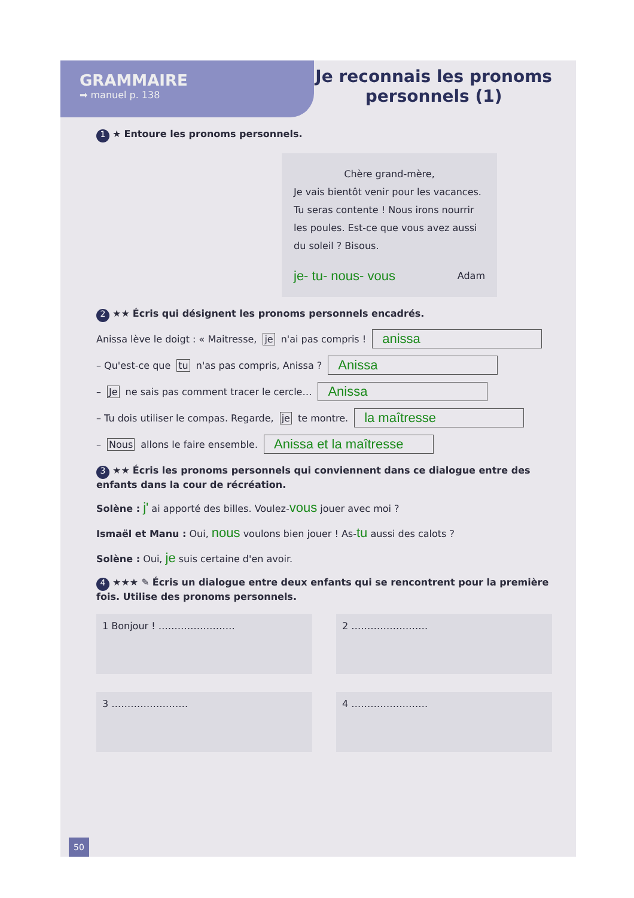GRAMMAIRE
➡ manuel p. 138
Je reconnais les pronoms
personnels (1)
1 ★ Entoure les pronoms personnels.
Chère grand-mère,
Je vais bientôt venir pour les vacances. Tu seras contente ! Nous irons nourrir les poules. Est-ce que vous avez aussi du soleil ? Bisous.
je- tu- nous- vous Adam
2 ★★ Écris qui désignent les pronoms personnels encadrés.
Anissa lève le doigt : « Maitresse, je n'ai pas compris ! anissa
– Qu'est-ce que tu n'as pas compris, Anissa ? Anissa
– Je ne sais pas comment tracer le cercle… Anissa
– Tu dois utiliser le compas. Regarde, je te montre. la maîtresse
– Nous allons le faire ensemble. Anissa et la maîtresse
3 ★★ Écris les pronoms personnels qui conviennent dans ce dialogue entre des enfants dans la cour de récréation.
Solène : j' ai apporté des billes. Voulez-vous jouer avec moi ?
Ismaël et Manu : Oui, nous voulons bien jouer ! As-tu aussi des calots ?
Solène : Oui, je suis certaine d'en avoir.
4 ★★★ ✎ Écris un dialogue entre deux enfants qui se rencontrent pour la première fois. Utilise des pronoms personnels.
1 Bonjour ! ……………………
2 ……………………
3 ……………………
4 ……………………
50